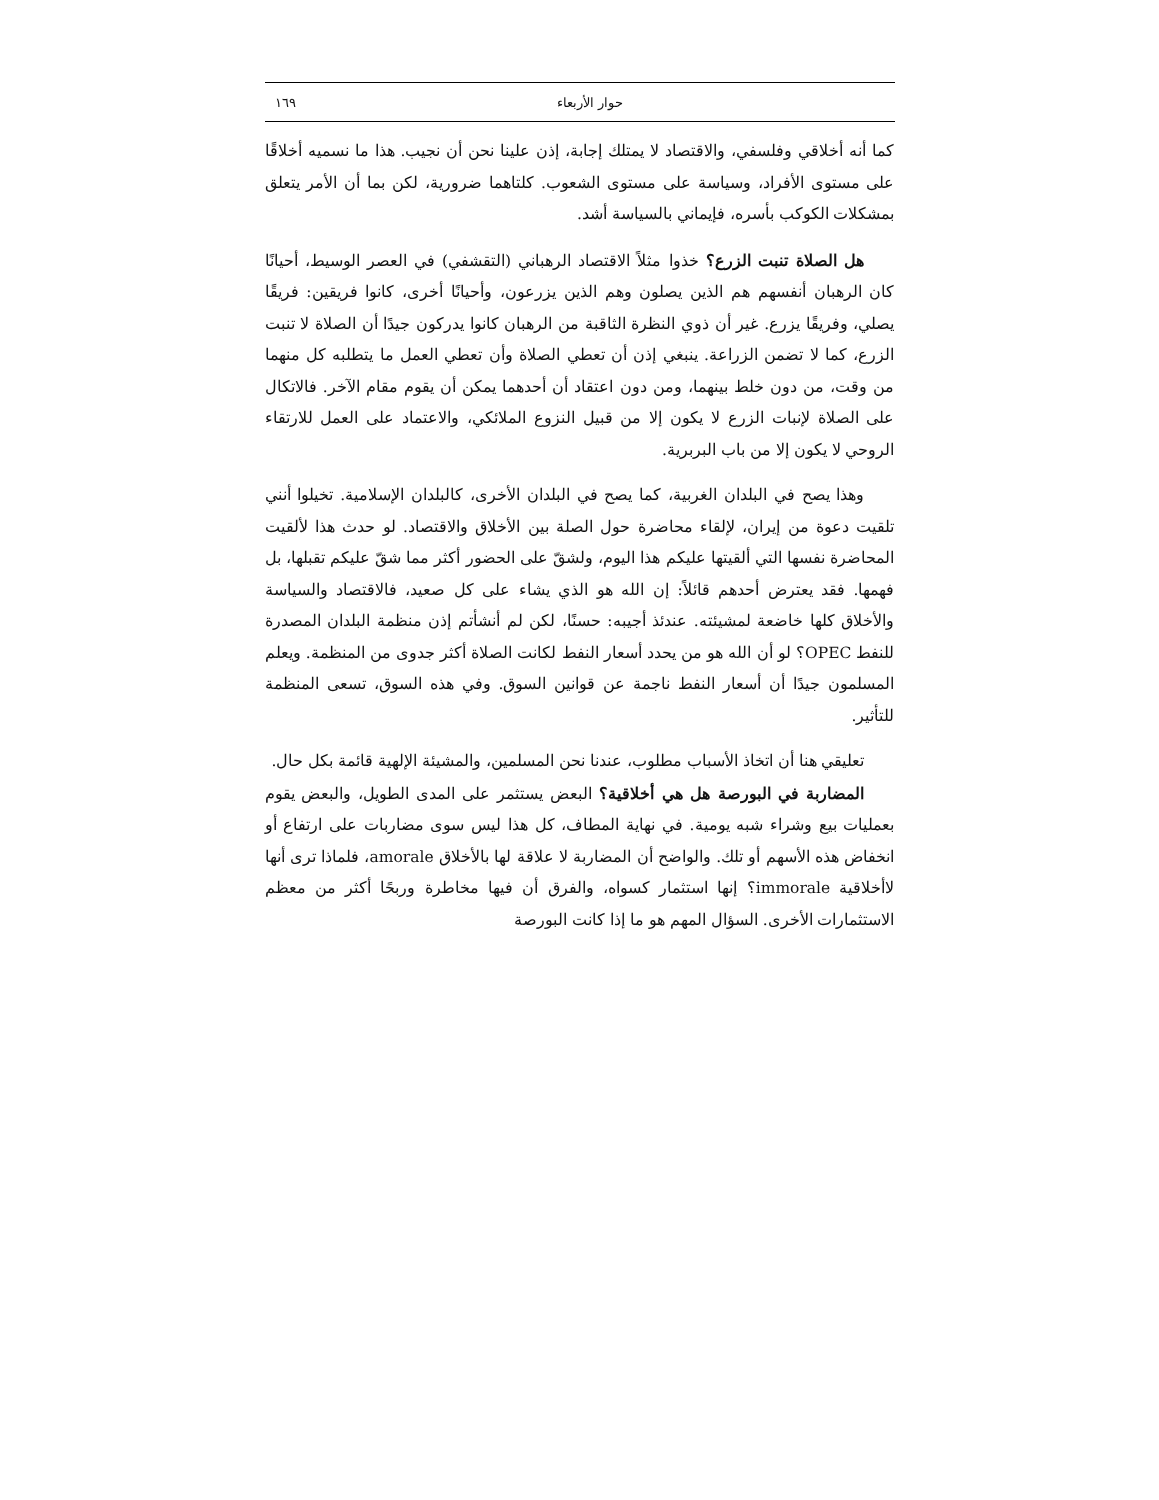حوار الأربعاء ١٦٩
كما أنه أخلاقي وفلسفي، والاقتصاد لا يمتلك إجابة، إذن علينا نحن أن نجيب. هذا ما نسميه أخلاقًا على مستوى الأفراد، وسياسة على مستوى الشعوب. كلتاهما ضرورية، لكن بما أن الأمر يتعلق بمشكلات الكوكب بأسره، فإيماني بالسياسة أشد.
هل الصلاة تنبت الزرع؟ خذوا مثلاً الاقتصاد الرهباني (التقشفي) في العصر الوسيط، أحيانًا كان الرهبان أنفسهم هم الذين يصلون وهم الذين يزرعون، وأحيانًا أخرى، كانوا فريقين: فريقًا يصلي، وفريقًا يزرع. غير أن ذوي النظرة الثاقبة من الرهبان كانوا يدركون جيدًا أن الصلاة لا تنبت الزرع، كما لا تضمن الزراعة. ينبغي إذن أن تعطي الصلاة وأن تعطي العمل ما يتطلبه كل منهما من وقت، من دون خلط بينهما، ومن دون اعتقاد أن أحدهما يمكن أن يقوم مقام الآخر. فالاتكال على الصلاة لإنبات الزرع لا يكون إلا من قبيل النزوع الملائكي، والاعتماد على العمل للارتقاء الروحي لا يكون إلا من باب البربرية.
وهذا يصح في البلدان الغربية، كما يصح في البلدان الأخرى، كالبلدان الإسلامية. تخيلوا أنني تلقيت دعوة من إيران، لإلقاء محاضرة حول الصلة بين الأخلاق والاقتصاد. لو حدث هذا لألقيت المحاضرة نفسها التي ألقيتها عليكم هذا اليوم، ولشقّ على الحضور أكثر مما شقّ عليكم تقبلها، بل فهمها. فقد يعترض أحدهم قائلاً: إن الله هو الذي يشاء على كل صعيد، فالاقتصاد والسياسة والأخلاق كلها خاضعة لمشيئته. عندئذ أجيبه: حسنًا، لكن لم أنشأتم إذن منظمة البلدان المصدرة للنفط OPEC؟ لو أن الله هو من يحدد أسعار النفط لكانت الصلاة أكثر جدوى من المنظمة. ويعلم المسلمون جيدًا أن أسعار النفط ناجمة عن قوانين السوق. وفي هذه السوق، تسعى المنظمة للتأثير.
تعليقي هنا أن اتخاذ الأسباب مطلوب، عندنا نحن المسلمين، والمشيئة الإلهية قائمة بكل حال.
المضاربة في البورصة هل هي أخلاقية؟ البعض يستثمر على المدى الطويل، والبعض يقوم بعمليات بيع وشراء شبه يومية. في نهاية المطاف، كل هذا ليس سوى مضاربات على ارتفاع أو انخفاض هذه الأسهم أو تلك. والواضح أن المضاربة لا علاقة لها بالأخلاق amorale، فلماذا ترى أنها لاأخلاقية immorale؟ إنها استثمار كسواه، والفرق أن فيها مخاطرة وربحًا أكثر من معظم الاستثمارات الأخرى. السؤال المهم هو ما إذا كانت البورصة